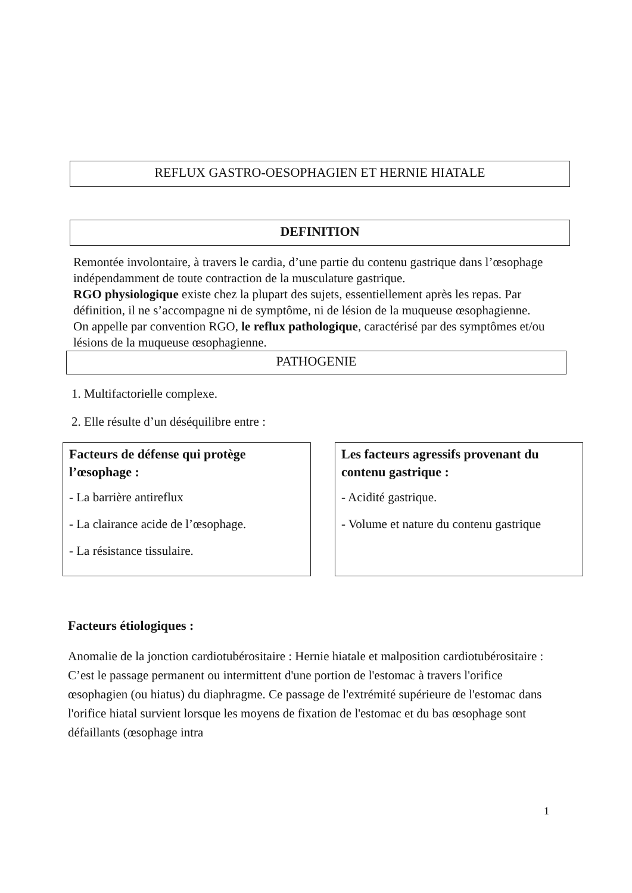REFLUX GASTRO-OESOPHAGIEN ET HERNIE HIATALE
DEFINITION
Remontée involontaire, à travers le cardia, d’une partie du contenu gastrique dans l’œsophage indépendamment de toute contraction de la musculature gastrique.
RGO physiologique existe chez la plupart des sujets, essentiellement après les repas. Par définition, il ne s’accompagne ni de symptôme, ni de lésion de la muqueuse œsophagienne.
On appelle par convention RGO, le reflux pathologique, caractérisé par des symptômes et/ou lésions de la muqueuse œsophagienne.
PATHOGENIE
1. Multifactorielle complexe.
2. Elle résulte d’un déséquilibre entre :
Facteurs de défense qui protège l’œsophage :
- La barrière antireflux
- La clairance acide de l’œsophage.
- La résistance tissulaire.
Les facteurs agressifs provenant du contenu gastrique :
- Acidité gastrique.
- Volume et nature du contenu gastrique
Facteurs étiologiques :
Anomalie de la jonction cardiotubérositaire : Hernie hiatale et malposition cardiotubérositaire : C’est le passage permanent ou intermittent d'une portion de l'estomac à travers l'orifice œsophagien (ou hiatus) du diaphragme. Ce passage de l'extrémité supérieure de l'estomac dans l'orifice hiatal survient lorsque les moyens de fixation de l'estomac et du bas œsophage sont défaillants (œsophage intra
1